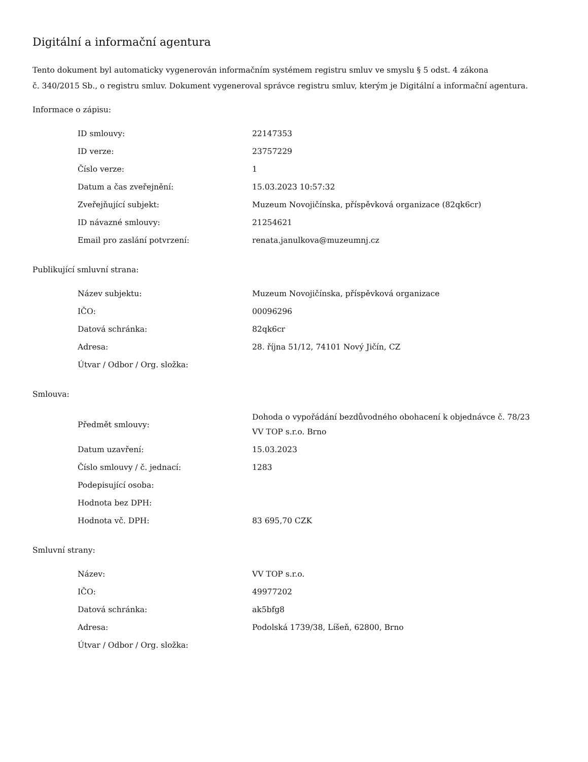Digitální a informační agentura
Tento dokument byl automaticky vygenerován informačním systémem registru smluv ve smyslu § 5 odst. 4 zákona
č. 340/2015 Sb., o registru smluv. Dokument vygeneroval správce registru smluv, kterým je Digitální a informační agentura.
Informace o zápisu:
| ID smlouvy: | 22147353 |
| ID verze: | 23757229 |
| Číslo verze: | 1 |
| Datum a čas zveřejnění: | 15.03.2023 10:57:32 |
| Zveřejňující subjekt: | Muzeum Novojičínska, příspěvková organizace (82qk6cr) |
| ID návazné smlouvy: | 21254621 |
| Email pro zaslání potvrzení: | renata.janulkova@muzeumnj.cz |
Publikující smluvní strana:
| Název subjektu: | Muzeum Novojičínska, příspěvková organizace |
| IČO: | 00096296 |
| Datová schránka: | 82qk6cr |
| Adresa: | 28. října 51/12, 74101 Nový Jičín, CZ |
| Útvar / Odbor / Org. složka: | |
Smlouva:
| Předmět smlouvy: | Dohoda o vypořádání bezdůvodného obohacení k objednávce č. 78/23 VV TOP s.r.o. Brno |
| Datum uzavření: | 15.03.2023 |
| Číslo smlouvy / č. jednací: | 1283 |
| Podepisující osoba: | |
| Hodnota bez DPH: | |
| Hodnota vč. DPH: | 83 695,70 CZK |
Smluvní strany:
| Název: | VV TOP s.r.o. |
| IČO: | 49977202 |
| Datová schránka: | ak5bfg8 |
| Adresa: | Podolská 1739/38, Líšeň, 62800, Brno |
| Útvar / Odbor / Org. složka: | |